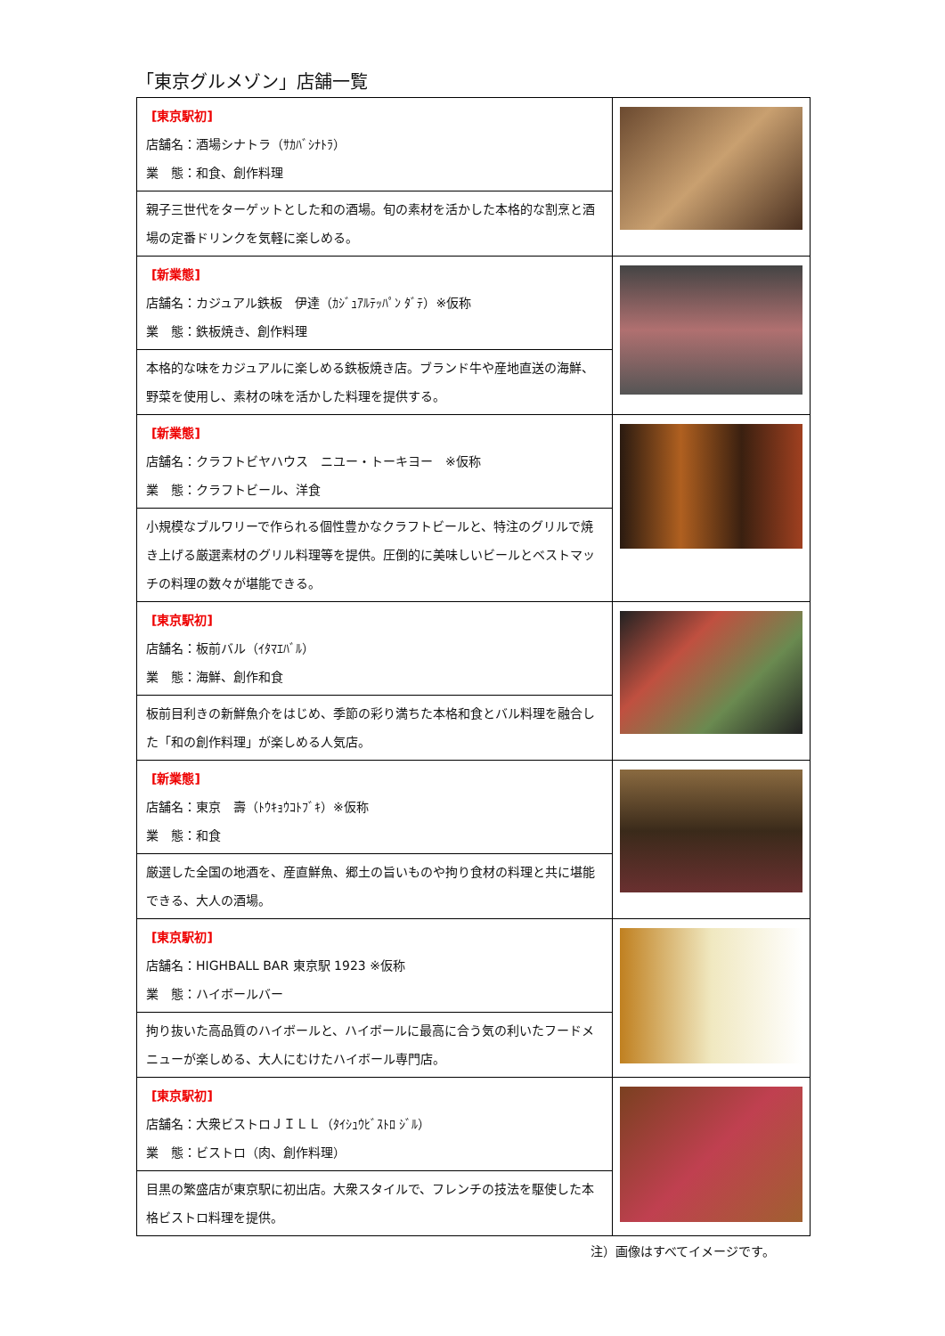「東京グルメゾン」店舗一覧
| [東京駅初] 店舗名：酒場シナトラ（ｻｶﾊﾞｼﾅﾄﾗ） 業 態：和食、創作料理 | |
| 親子三世代をターゲットとした和の酒場。旬の素材を活かした本格的な割烹と酒場の定番ドリンクを気軽に楽しめる。 | |
| [新業態] 店舗名：カジュアル鉄板 伊達（ｶｼﾞｭｱﾙﾃｯﾊﾟﾝ ﾀﾞﾃ）※仮称 業 態：鉄板焼き、創作料理 | |
| 本格的な味をカジュアルに楽しめる鉄板焼き店。ブランド牛や産地直送の海鮮、野菜を使用し、素材の味を活かした料理を提供する。 | |
| [新業態] 店舗名：クラフトビヤハウス ニユー・トーキヨー ※仮称 業 態：クラフトビール、洋食 | |
| 小規模なブルワリーで作られる個性豊かなクラフトビールと、特注のグリルで焼き上げる厳選素材のグリル料理等を提供。圧倒的に美味しいビールとベストマッチの料理の数々が堪能できる。 | |
| [東京駅初] 店舗名：板前バル（ｲﾀﾏｴﾊﾞﾙ） 業 態：海鮮、創作和食 | |
| 板前目利きの新鮮魚介をはじめ、季節の彩り満ちた本格和食とバル料理を融合した「和の創作料理」が楽しめる人気店。 | |
| [新業態] 店舗名：東京 壽（ﾄｳｷｮｳｺﾄﾌﾞｷ）※仮称 業 態：和食 | |
| 厳選した全国の地酒を、産直鮮魚、郷土の旨いものや拘り食材の料理と共に堪能できる、大人の酒場。 | |
| [東京駅初] 店舗名：HIGHBALL BAR 東京駅 1923 ※仮称 業 態：ハイボールバー | |
| 拘り抜いた高品質のハイボールと、ハイボールに最高に合う気の利いたフードメニューが楽しめる、大人にむけたハイボール専門店。 | |
| [東京駅初] 店舗名：大衆ビストロＪＩＬＬ（ﾀｲｼｭｳﾋﾞｽﾄﾛ ｼﾞﾙ） 業 態：ビストロ（肉、創作料理） | |
| 目黒の繁盛店が東京駅に初出店。大衆スタイルで、フレンチの技法を駆使した本格ビストロ料理を提供。 | |
注）画像はすべてイメージです。